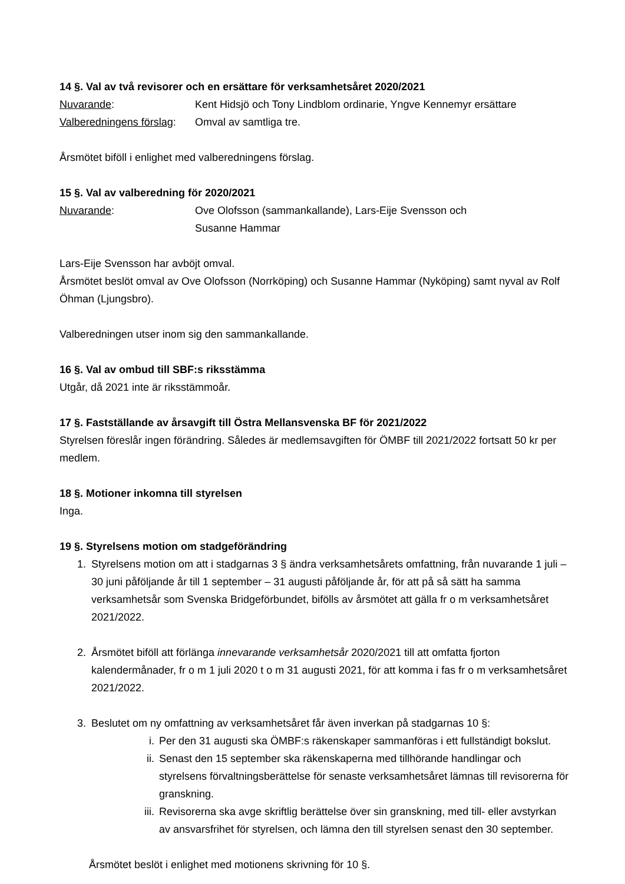14 §. Val av två revisorer och en ersättare för verksamhetsåret 2020/2021
Nuvarande: Kent Hidsjö och Tony Lindblom ordinarie, Yngve Kennemyr ersättare
Valberedningens förslag:
Omval av samtliga tre.
Årsmötet biföll i enlighet med valberedningens förslag.
15 §. Val av valberedning för 2020/2021
Nuvarande: Ove Olofsson (sammankallande), Lars-Eije Svensson och
Susanne Hammar
Lars-Eije Svensson har avböjt omval.
Årsmötet beslöt omval av Ove Olofsson (Norrköping) och Susanne Hammar (Nyköping) samt nyval av Rolf Öhman (Ljungsbro).
Valberedningen utser inom sig den sammankallande.
16 §. Val av ombud till SBF:s riksstämma
Utgår, då 2021 inte är riksstämmoår.
17 §. Fastställande av årsavgift till Östra Mellansvenska BF för 2021/2022
Styrelsen föreslår ingen förändring. Således är medlemsavgiften för ÖMBF till 2021/2022 fortsatt 50 kr per medlem.
18 §. Motioner inkomna till styrelsen
Inga.
19 §. Styrelsens motion om stadgeförändring
1. Styrelsens motion om att i stadgarnas 3 § ändra verksamhetsårets omfattning, från nuvarande 1 juli – 30 juni påföljande år till 1 september – 31 augusti påföljande år, för att på så sätt ha samma verksamhetsår som Svenska Bridgeförbundet, bifölls av årsmötet att gälla fr o m verksamhetsåret 2021/2022.
2. Årsmötet biföll att förlänga innevarande verksamhetsår 2020/2021 till att omfatta fjorton kalendermånader, fr o m 1 juli 2020 t o m 31 augusti 2021, för att komma i fas fr o m verksamhetsåret 2021/2022.
3. Beslutet om ny omfattning av verksamhetsåret får även inverkan på stadgarnas 10 §:
i. Per den 31 augusti ska ÖMBF:s räkenskaper sammanföras i ett fullständigt bokslut.
ii.
Senast den 15 september ska räkenskaperna med tillhörande handlingar och styrelsens förvaltningsberättelse för senaste verksamhetsåret lämnas till revisorerna för granskning.
iii.
Revisorerna ska avge skriftlig berättelse över sin granskning, med till- eller avstyrkan av ansvarsfrihet för styrelsen, och lämna den till styrelsen senast den 30 september.
Årsmötet beslöt i enlighet med motionens skrivning för 10 §.